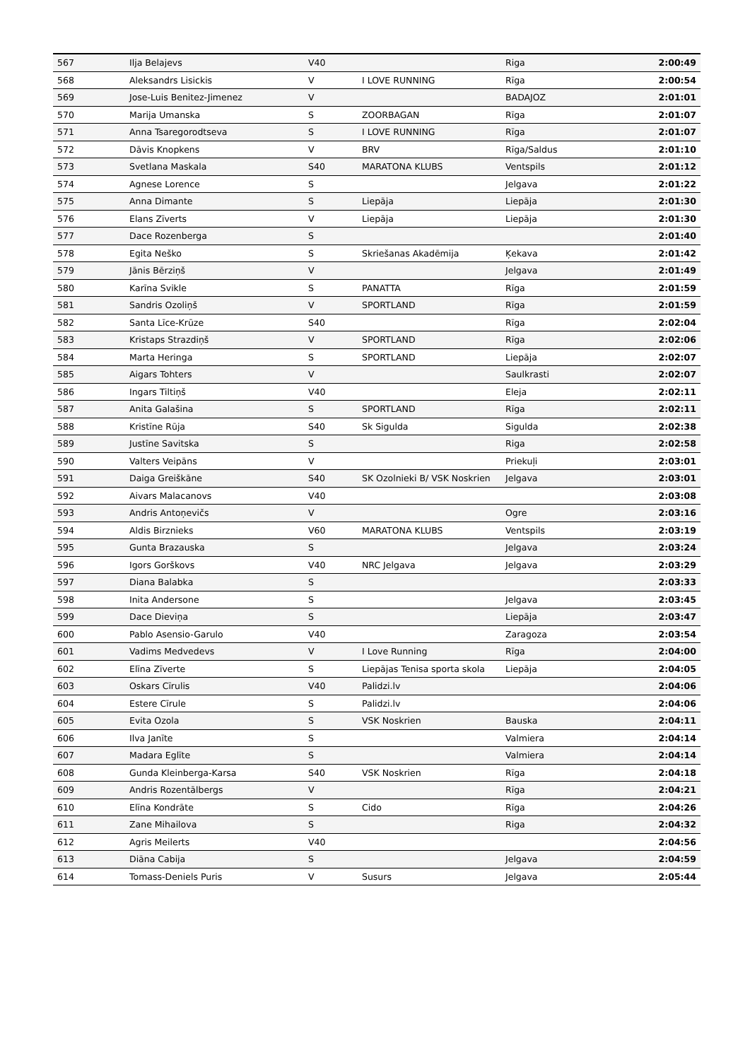| 567 | Ilja Belajevs | V40 | | Riga | 2:00:49 |
| 568 | Aleksandrs Lisickis | V | I LOVE RUNNING | Rīga | 2:00:54 |
| 569 | Jose-Luis Benitez-Jimenez | V | | BADAJOZ | 2:01:01 |
| 570 | Marija Umanska | S | ZOORBAGAN | Rīga | 2:01:07 |
| 571 | Anna Tsaregorodtseva | S | I LOVE RUNNING | Rīga | 2:01:07 |
| 572 | Dāvis Knopkens | V | BRV | Rīga/Saldus | 2:01:10 |
| 573 | Svetlana Maskala | S40 | MARATONA KLUBS | Ventspils | 2:01:12 |
| 574 | Agnese Lorence | S | | Jelgava | 2:01:22 |
| 575 | Anna Dimante | S | Liepāja | Liepāja | 2:01:30 |
| 576 | Elans Zīverts | V | Liepāja | Liepāja | 2:01:30 |
| 577 | Dace Rozenberga | S | | | 2:01:40 |
| 578 | Egita Neško | S | Skriešanas Akadēmija | Ķekava | 2:01:42 |
| 579 | Jānis Bērziņš | V | | Jelgava | 2:01:49 |
| 580 | Karīna Svikle | S | PANATTA | Rīga | 2:01:59 |
| 581 | Sandris Ozoliņš | V | SPORTLAND | Rīga | 2:01:59 |
| 582 | Santa Līce-Krūze | S40 | | Rīga | 2:02:04 |
| 583 | Kristaps Strazdiņš | V | SPORTLAND | Rīga | 2:02:06 |
| 584 | Marta Heringa | S | SPORTLAND | Liepāja | 2:02:07 |
| 585 | Aigars Tohters | V | | Saulkrasti | 2:02:07 |
| 586 | Ingars Tiltiņš | V40 | | Eleja | 2:02:11 |
| 587 | Anita Galašina | S | SPORTLAND | Rīga | 2:02:11 |
| 588 | Kristīne Rūja | S40 | Sk Sigulda | Sigulda | 2:02:38 |
| 589 | Justīne Savitska | S | | Riga | 2:02:58 |
| 590 | Valters Veipāns | V | | Priekuļi | 2:03:01 |
| 591 | Daiga Greiškāne | S40 | SK Ozolnieki B/ VSK Noskrien | Jelgava | 2:03:01 |
| 592 | Aivars Malacanovs | V40 | | | 2:03:08 |
| 593 | Andris Antoņevičs | V | | Ogre | 2:03:16 |
| 594 | Aldis Birznieks | V60 | MARATONA KLUBS | Ventspils | 2:03:19 |
| 595 | Gunta Brazauska | S | | Jelgava | 2:03:24 |
| 596 | Igors Gorškovs | V40 | NRC Jelgava | Jelgava | 2:03:29 |
| 597 | Diana Balabka | S | | | 2:03:33 |
| 598 | Inita Andersone | S | | Jelgava | 2:03:45 |
| 599 | Dace Dieviņa | S | | Liepāja | 2:03:47 |
| 600 | Pablo Asensio-Garulo | V40 | | Zaragoza | 2:03:54 |
| 601 | Vadims Medvedevs | V | I Love Running | Rīga | 2:04:00 |
| 602 | Elīna Zīverte | S | Liepājas Tenisa sporta skola | Liepāja | 2:04:05 |
| 603 | Oskars Cīrulis | V40 | Palidzi.lv | | 2:04:06 |
| 604 | Estere Cīrule | S | Palidzi.lv | | 2:04:06 |
| 605 | Evita Ozola | S | VSK Noskrien | Bauska | 2:04:11 |
| 606 | Ilva Janīte | S | | Valmiera | 2:04:14 |
| 607 | Madara Eglīte | S | | Valmiera | 2:04:14 |
| 608 | Gunda Kleinberga-Karsa | S40 | VSK Noskrien | Rīga | 2:04:18 |
| 609 | Andris Rozentālbergs | V | | Rīga | 2:04:21 |
| 610 | Elīna Kondrāte | S | Cido | Rīga | 2:04:26 |
| 611 | Zane Mihailova | S | | Riga | 2:04:32 |
| 612 | Agris Meilerts | V40 | | | 2:04:56 |
| 613 | Diāna Cabija | S | | Jelgava | 2:04:59 |
| 614 | Tomass-Deniels Puris | V | Susurs | Jelgava | 2:05:44 |